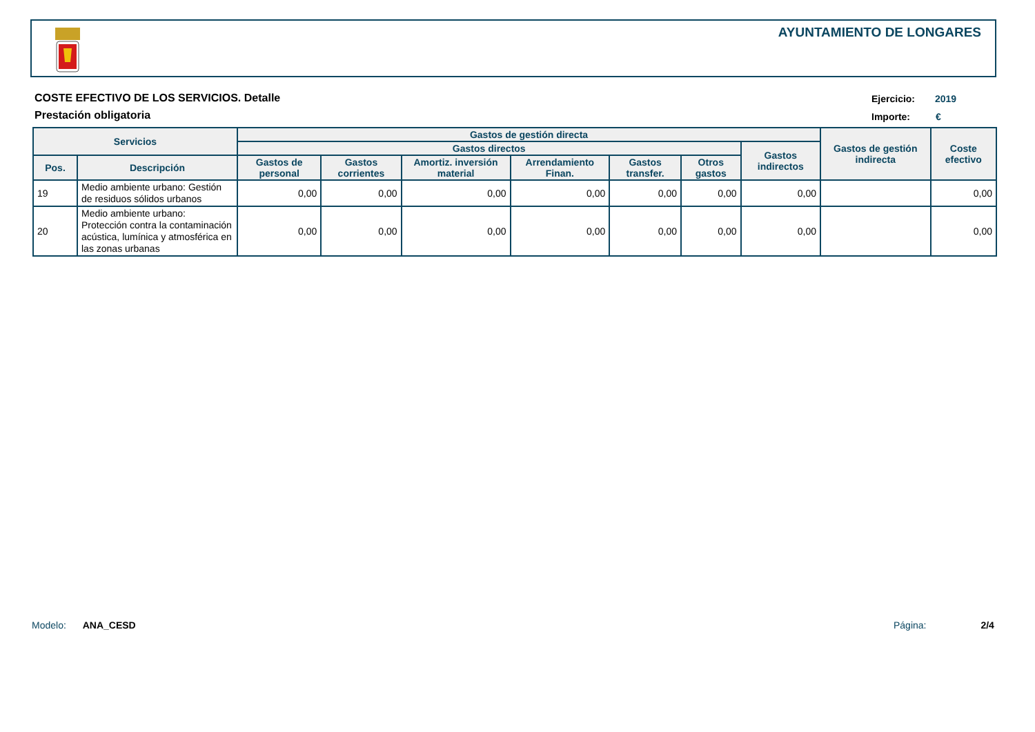AYUNTAMIENTO DE LONGARES
COSTE EFECTIVO DE LOS SERVICIOS. Detalle
Prestación obligatoria
Ejercicio: 2019
Importe: €
| Servicios | | Gastos de gestión directa | | | | | | | Gastos de gestión indirecta | Coste efectivo |
| --- | --- | --- | --- | --- | --- | --- | --- | --- | --- | --- |
| | | Gastos directos | | | | | | Gastos indirectos | | |
| Pos. | Descripción | Gastos de personal | Gastos corrientes | Amortiz. inversión material | Arrendamiento Finan. | Gastos transfer. | Otros gastos | | | |
| 19 | Medio ambiente urbano: Gestión de residuos sólidos urbanos | 0,00 | 0,00 | 0,00 | 0,00 | 0,00 | 0,00 | 0,00 | | 0,00 |
| 20 | Medio ambiente urbano: Protección contra la contaminación acústica, lumínica y atmosférica en las zonas urbanas | 0,00 | 0,00 | 0,00 | 0,00 | 0,00 | 0,00 | 0,00 | | 0,00 |
Modelo: ANA_CESD Página: 2/4